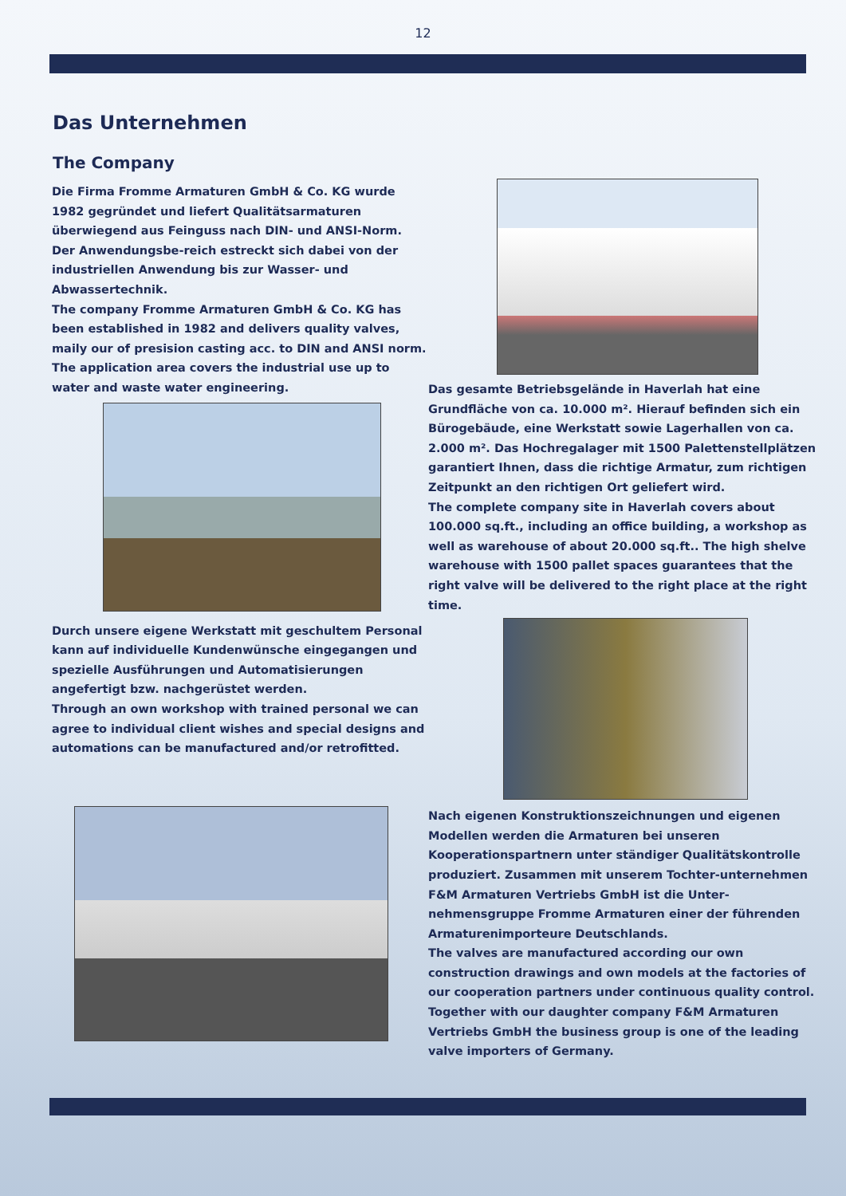12
Das Unternehmen
The Company
Die Firma Fromme Armaturen GmbH & Co. KG wurde 1982 gegründet und liefert Qualitätsarmaturen überwiegend aus Feinguss nach DIN- und ANSI-Norm. Der Anwendungsbe-reich estreckt sich dabei von der industriellen Anwendung bis zur Wasser- und Abwassertechnik.
The company Fromme Armaturen GmbH & Co. KG has been established in 1982 and delivers quality valves, maily our of presision casting acc. to DIN and ANSI norm. The application area covers the industrial use up to water and waste water engineering.
Durch unsere eigene Werkstatt mit geschultem Personal kann auf individuelle Kundenwünsche eingegangen und spezielle Ausführungen und Automatisierungen angefertigt bzw. nachgerüstet werden.
Through an own workshop with trained personal we can agree to individual client wishes and special designs and automations can be manufactured and/or retrofitted.
Das gesamte Betriebsgelände in Haverlah hat eine Grundfläche von ca. 10.000 m². Hierauf befinden sich ein Bürogebäude, eine Werkstatt sowie Lagerhallen von ca. 2.000 m². Das Hochregalager mit 1500 Palettenstellplätzen garantiert Ihnen, dass die richtige Armatur, zum richtigen Zeitpunkt an den richtigen Ort geliefert wird.
The complete company site in Haverlah covers about 100.000 sq.ft., including an office building, a workshop as well as warehouse of about 20.000 sq.ft.. The high shelve warehouse with 1500 pallet spaces guarantees that the right valve will be delivered to the right place at the right time.
Nach eigenen Konstruktionszeichnungen und eigenen Modellen werden die Armaturen bei unseren Kooperationspartnern unter ständiger Qualitätskontrolle produziert. Zusammen mit unserem Tochter-unternehmen F&M Armaturen Vertriebs GmbH ist die Unter-nehmensgruppe Fromme Armaturen einer der führenden Armaturenimporteure Deutschlands.
The valves are manufactured according our own construction drawings and own models at the factories of our cooperation partners under continuous quality control. Together with our daughter company F&M Armaturen Vertriebs GmbH the business group is one of the leading valve importers of Germany.